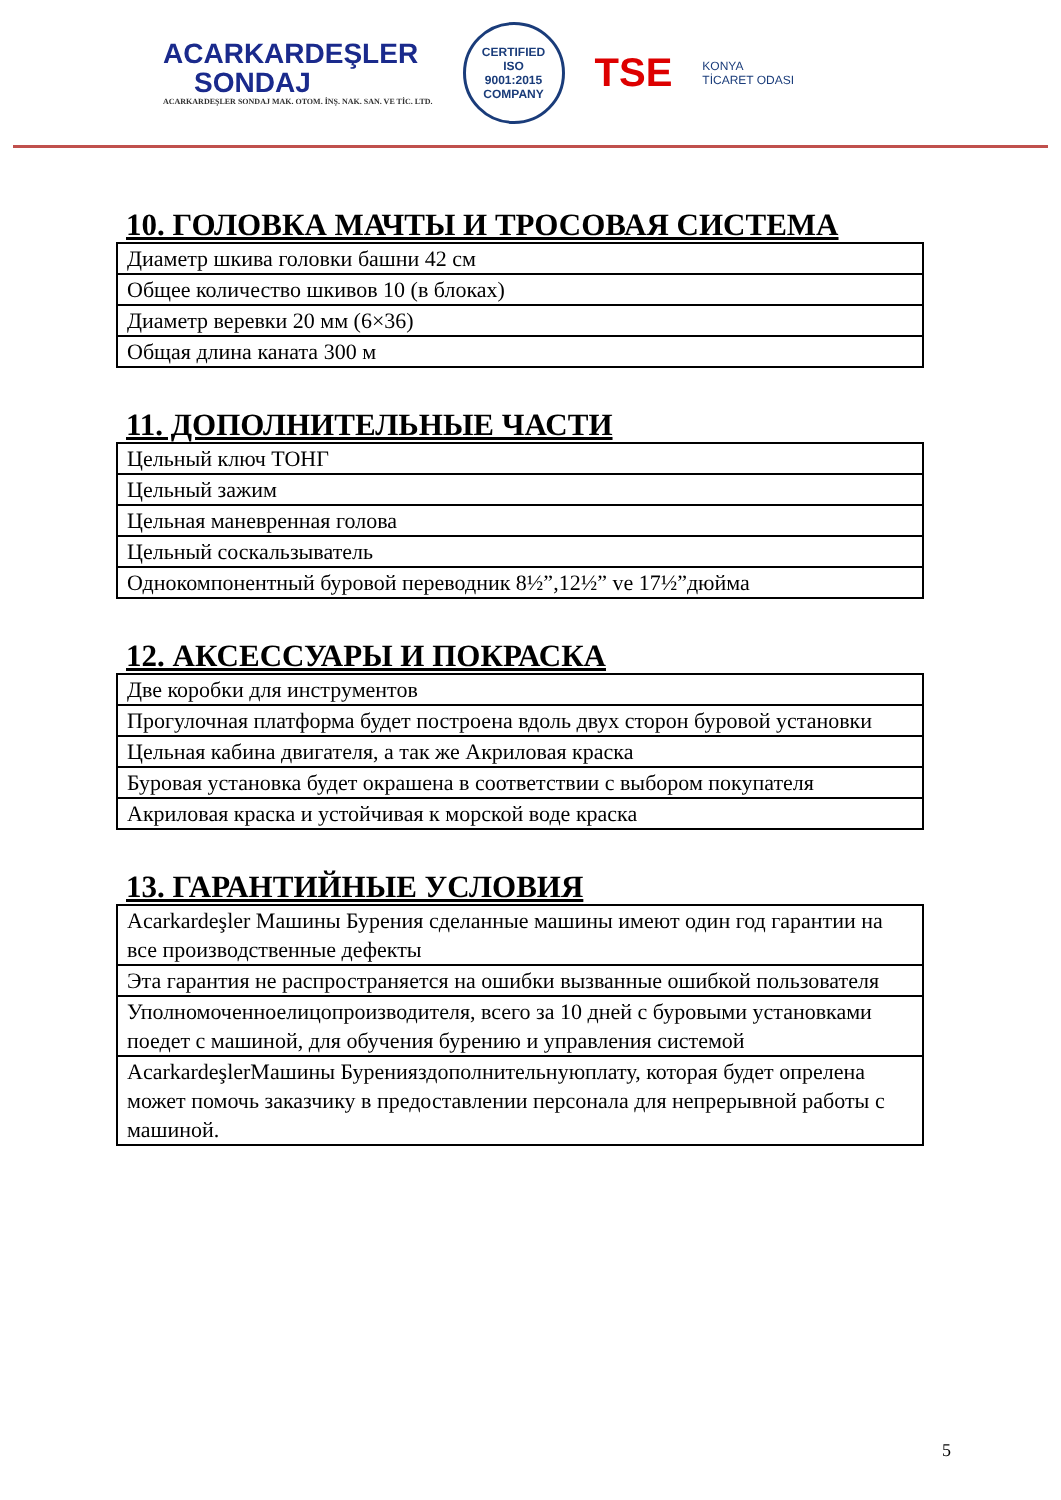ACARKARDEŞLER
SONDAJ
ACARKARDEŞLER SONDAJ MAK. OTOM. İNŞ. NAK. SAN. VE TİC. LTD.
CERTIFIED
ISO
9001:2015
COMPANY
TSE
KONYA
TİCARET ODASI
10. ГОЛОВКА МАЧТЫ И ТРОСОВАЯ СИСТЕМА
| Диаметр шкива головки башни 42 см |
| Общее количество шкивов 10 (в блоках) |
| Диаметр веревки 20 мм (6×36) |
| Общая длина каната 300 м |
11. ДОПОЛНИТЕЛЬНЫЕ ЧАСТИ
| Цельный ключ ТОНГ |
| Цельный зажим |
| Цельная маневренная голова |
| Цельный соскальзыватель |
| Однокомпонентный буровой переводник 8½”,12½” ve 17½”дюйма |
12. АКСЕССУАРЫ И ПОКРАСКА
| Две коробки для инструментов |
| Прогулочная платформа будет построена вдоль двух сторон буровой установки |
| Цельная кабина двигателя, а так же Акриловая краска |
| Буровая установка будет окрашена в соответствии с выбором покупателя |
| Акриловая краска и устойчивая к морской воде краска |
13. ГАРАНТИЙНЫЕ УСЛОВИЯ
| Acarkardeşler Машины Бурения сделанные машины имеют один год гарантии на все производственные дефекты |
| Эта гарантия не распространяется на ошибки вызванные ошибкой пользователя |
| Уполномоченноелицопроизводителя, всего за 10 дней с буровыми установками поедет с машиной, для обучения бурению и управления системой |
| AcarkardeşlerМашины Буренияздополнительнуюплату, которая будет опрелена может помочь заказчику в предоставлении персонала для непрерывной работы с машиной. |
5